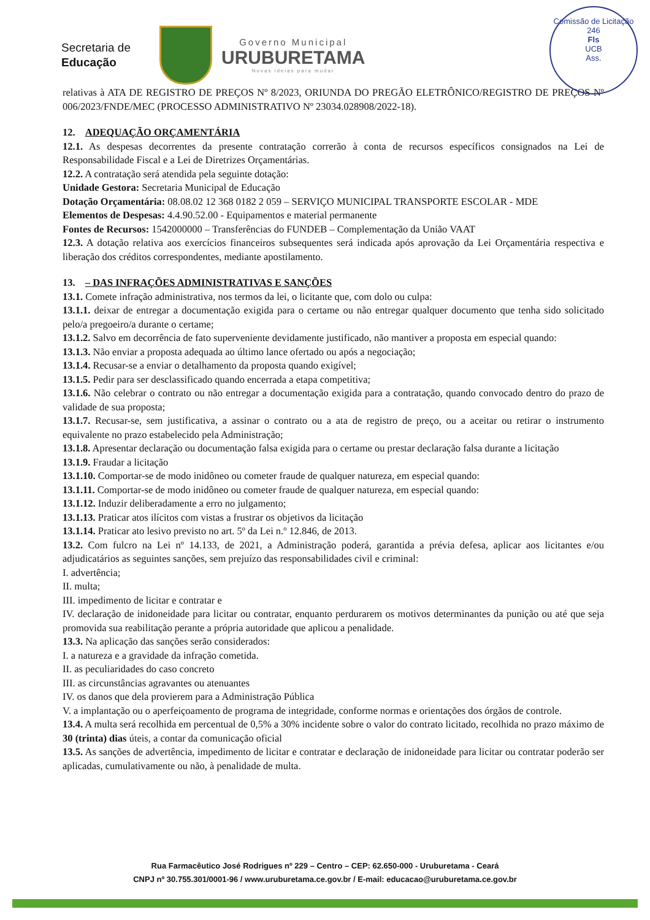Comissão de Licitação
246
Fls
UCB
Ass.
Secretaria de
Educação
Governo Municipal
URUBURETAMA
Novas ideias para mudar
relativas à ATA DE REGISTRO DE PREÇOS Nº 8/2023, ORIUNDA DO PREGÃO ELETRÔNICO/REGISTRO DE PREÇOS Nº 006/2023/FNDE/MEC (PROCESSO ADMINISTRATIVO Nº 23034.028908/2022-18).
12. ADEQUAÇÃO ORÇAMENTÁRIA
12.1. As despesas decorrentes da presente contratação correrão à conta de recursos específicos consignados na Lei de Responsabilidade Fiscal e a Lei de Diretrizes Orçamentárias.
12.2. A contratação será atendida pela seguinte dotação:
Unidade Gestora: Secretaria Municipal de Educação
Dotação Orçamentária: 08.08.02 12 368 0182 2 059 – SERVIÇO MUNICIPAL TRANSPORTE ESCOLAR - MDE
Elementos de Despesas: 4.4.90.52.00 - Equipamentos e material permanente
Fontes de Recursos: 1542000000 – Transferências do FUNDEB – Complementação da União VAAT
12.3. A dotação relativa aos exercícios financeiros subsequentes será indicada após aprovação da Lei Orçamentária respectiva e liberação dos créditos correspondentes, mediante apostilamento.
13. – DAS INFRAÇÕES ADMINISTRATIVAS E SANÇÕES
13.1. Comete infração administrativa, nos termos da lei, o licitante que, com dolo ou culpa:
13.1.1. deixar de entregar a documentação exigida para o certame ou não entregar qualquer documento que tenha sido solicitado pelo/a pregoeiro/a durante o certame;
13.1.2. Salvo em decorrência de fato superveniente devidamente justificado, não mantiver a proposta em especial quando:
13.1.3. Não enviar a proposta adequada ao último lance ofertado ou após a negociação;
13.1.4. Recusar-se a enviar o detalhamento da proposta quando exigível;
13.1.5. Pedir para ser desclassificado quando encerrada a etapa competitiva;
13.1.6. Não celebrar o contrato ou não entregar a documentação exigida para a contratação, quando convocado dentro do prazo de validade de sua proposta;
13.1.7. Recusar-se, sem justificativa, a assinar o contrato ou a ata de registro de preço, ou a aceitar ou retirar o instrumento equivalente no prazo estabelecido pela Administração;
13.1.8. Apresentar declaração ou documentação falsa exigida para o certame ou prestar declaração falsa durante a licitação
13.1.9. Fraudar a licitação
13.1.10. Comportar-se de modo inidôneo ou cometer fraude de qualquer natureza, em especial quando:
13.1.11. Comportar-se de modo inidôneo ou cometer fraude de qualquer natureza, em especial quando:
13.1.12. Induzir deliberadamente a erro no julgamento;
13.1.13. Praticar atos ilícitos com vistas a frustrar os objetivos da licitação
13.1.14. Praticar ato lesivo previsto no art. 5º da Lei n.º 12.846, de 2013.
13.2. Com fulcro na Lei nº 14.133, de 2021, a Administração poderá, garantida a prévia defesa, aplicar aos licitantes e/ou adjudicatários as seguintes sanções, sem prejuízo das responsabilidades civil e criminal:
I. advertência;
II. multa;
III. impedimento de licitar e contratar e
IV. declaração de inidoneidade para licitar ou contratar, enquanto perdurarem os motivos determinantes da punição ou até que seja promovida sua reabilitação perante a própria autoridade que aplicou a penalidade.
13.3. Na aplicação das sanções serão considerados:
I. a natureza e a gravidade da infração cometida.
II. as peculiaridades do caso concreto
III. as circunstâncias agravantes ou atenuantes
IV. os danos que dela provierem para a Administração Pública
V. a implantação ou o aperfeiçoamento de programa de integridade, conforme normas e orientações dos órgãos de controle.
13.4. A multa será recolhida em percentual de 0,5% a 30% incidente sobre o valor do contrato licitado, recolhida no prazo máximo de 30 (trinta) dias úteis, a contar da comunicação oficial
13.5. As sanções de advertência, impedimento de licitar e contratar e declaração de inidoneidade para licitar ou contratar poderão ser aplicadas, cumulativamente ou não, à penalidade de multa.
Rua Farmacêutico José Rodrigues nº 229 – Centro – CEP: 62.650-000 - Uruburetama - Ceará
CNPJ nº 30.755.301/0001-96 / www.uruburetama.ce.gov.br / E-mail: educacao@uruburetama.ce.gov.br